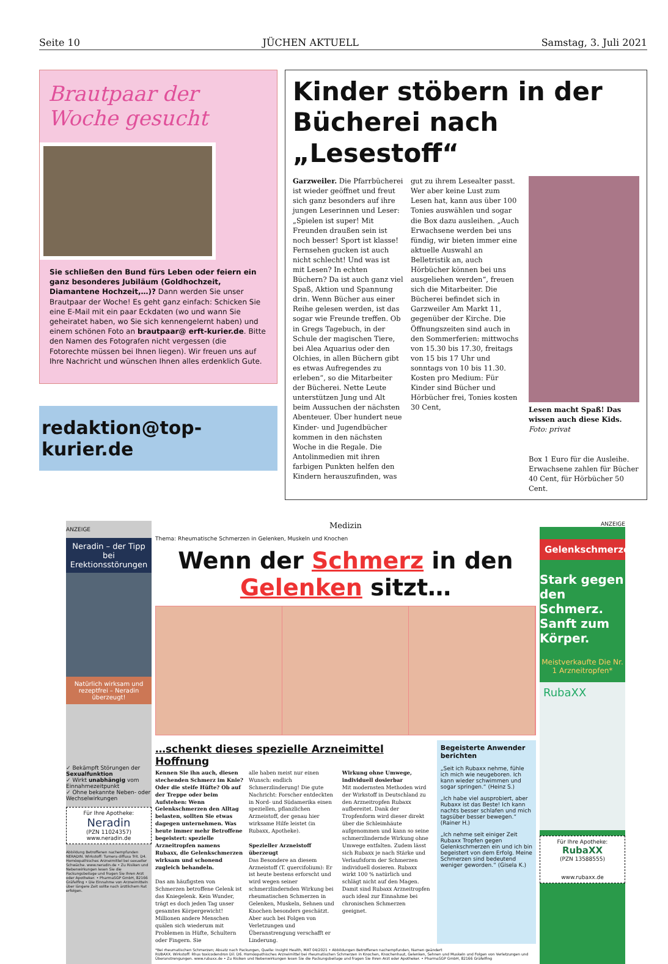Seite 10 JÜCHEN AKTUELL Samstag, 3. Juli 2021
Brautpaar der Woche gesucht
Sie schließen den Bund fürs Leben oder feiern ein ganz besonderes Jubiläum (Goldhochzeit, Diamantene Hochzeit,…)? Dann werden Sie unser Brautpaar der Woche! Es geht ganz einfach: Schicken Sie eine E-Mail mit ein paar Eckdaten (wo und wann Sie geheiratet haben, wo Sie sich kennengelernt haben) und einem schönen Foto an brautpaar@ erft-kurier.de. Bitte den Namen des Fotografen nicht vergessen (die Fotorechte müssen bei Ihnen liegen). Wir freuen uns auf Ihre Nachricht und wünschen Ihnen alles erdenklich Gute.
redaktion@top-kurier.de
Kinder stöbern in der Bücherei nach „Lesestoff“
Garzweiler. Die Pfarrbücherei ist wieder geöffnet und freut sich ganz besonders auf ihre jungen Leserinnen und Leser: „Spielen ist super! Mit Freunden draußen sein ist noch besser! Sport ist klasse! Fernsehen gucken ist auch nicht schlecht! Und was ist mit Lesen? In echten Büchern? Da ist auch ganz viel Spaß, Aktion und Spannung drin. Wenn Bücher aus einer Reihe gelesen werden, ist das sogar wie Freunde treffen. Ob in Gregs Tagebuch, in der Schule der magischen Tiere, bei Alea Aquarius oder den Olchies, in allen Büchern gibt es etwas Aufregendes zu erleben“, so die Mitarbeiter der Bücherei. Nette Leute unterstützen Jung und Alt beim Aussuchen der nächsten Abenteuer. Über hundert neue Kinder- und Jugendbücher kommen in den nächsten Woche in die Regale. Die Antolinmedien mit ihren farbigen Punkten helfen den Kindern herauszufinden, was
gut zu ihrem Lesealter passt. Wer aber keine Lust zum Lesen hat, kann aus über 100 Tonies auswählen und sogar die Box dazu ausleihen. „Auch Erwachsene werden bei uns fündig, wir bieten immer eine aktuelle Auswahl an Belletristik an, auch Hörbücher können bei uns ausgeliehen werden“, freuen sich die Mitarbeiter. Die Bücherei befindet sich in Garzweiler Am Markt 11, gegenüber der Kirche. Die Öffnungszeiten sind auch in den Sommerferien: mittwochs von 15.30 bis 17.30, freitags von 15 bis 17 Uhr und sonntags von 10 bis 11.30. Kosten pro Medium: Für Kinder sind Bücher und Hörbücher frei, Tonies kosten 30 Cent,
Lesen macht Spaß! Das wissen auch diese Kids. Foto: privat
Box 1 Euro für die Ausleihe. Erwachsene zahlen für Bücher 40 Cent, für Hörbücher 50 Cent.
ANZEIGE
Neradin – der Tipp bei Erektionsstörungen
Natürlich wirksam und rezeptfrei – Neradin überzeugt!
✓ Bekämpft Störungen der Sexualfunktion
✓ Wirkt unabhängig vom Einnahmezeitpunkt
✓ Ohne bekannte Neben- oder Wechselwirkungen
Für Ihre Apotheke:
Neradin
(PZN 11024357)
www.neradin.de
Abbildung Betroffenen nachempfunden
NERADIN. Wirkstoff: Turnera diffusa Trit. D4. Homöopathisches Arzneimittel bei sexueller Schwäche. www.neradin.de • Zu Risiken und Nebenwirkungen lesen Sie die Packungsbeilage und fragen Sie Ihren Arzt oder Apotheker. • PharmaSGP GmbH, 82166 Gräfelfing • Die Einnahme von Arzneimitteln über längere Zeit sollte nach ärztlichem Rat erfolgen.
Medizin
Thema: Rheumatische Schmerzen in Gelenken, Muskeln und Knochen
Wenn der Schmerz in den Gelenken sitzt…
…schenkt dieses spezielle Arzneimittel Hoffnung
Kennen Sie ihn auch, diesen stechenden Schmerz im Knie? Oder die steife Hüfte? Ob auf der Treppe oder beim Aufstehen: Wenn Gelenkschmerzen den Alltag belasten, sollten Sie etwas dagegen unternehmen. Was heute immer mehr Betroffene begeistert: spezielle Arzneitropfen namens Rubaxx, die Gelenkschmerzen wirksam und schonend zugleich behandeln.
Das am häufigsten von Schmerzen betroffene Gelenk ist das Kniegelenk. Kein Wunder, trägt es doch jeden Tag unser gesamtes Körpergewicht! Millionen andere Menschen quälen sich wiederum mit Problemen in Hüfte, Schultern oder Fingern. Sie
alle haben meist nur einen Wunsch: endlich Schmerzlinderung! Die gute Nachricht: Forscher entdeckten in Nord- und Südamerika einen speziellen, pflanzlichen Arzneistoff, der genau hier wirksame Hilfe leistet (in Rubaxx, Apotheke).
Spezieller Arzneistoff überzeugt
Das Besondere an diesem Arzneistoff (T. quercifolium): Er ist heute bestens erforscht und wird wegen seiner schmerzlindernden Wirkung bei rheumatischen Schmerzen in Gelenken, Muskeln, Sehnen und Knochen besonders geschätzt. Aber auch bei Folgen von Verletzungen und Überanstrengung verschafft er Linderung.
Wirkung ohne Umwege, individuell dosierbar
Mit modernsten Methoden wird der Wirkstoff in Deutschland zu den Arzneitropfen Rubaxx aufbereitet. Dank der Tropfenform wird dieser direkt über die Schleimhäute aufgenommen und kann so seine schmerzlindernde Wirkung ohne Umwege entfalten. Zudem lässt sich Rubaxx je nach Stärke und Verlaufsform der Schmerzen individuell dosieren. Rubaxx wirkt 100 % natürlich und schlägt nicht auf den Magen. Damit sind Rubaxx Arzneitropfen auch ideal zur Einnahme bei chronischen Schmerzen geeignet.
Begeisterte Anwender berichten
„Seit ich Rubaxx nehme, fühle ich mich wie neugeboren. Ich kann wieder schwimmen und sogar springen.“ (Heinz S.)
„Ich habe viel ausprobiert, aber Rubaxx ist das Beste! Ich kann nachts besser schlafen und mich tagsüber besser bewegen.“ (Rainer H.)
„Ich nehme seit einiger Zeit Rubaxx Tropfen gegen Gelenkschmerzen ein und ich bin begeistert von dem Erfolg. Meine Schmerzen sind bedeutend weniger geworden.“ (Gisela K.)
*Bei rheumatischen Schmerzen; Absatz nach Packungen, Quelle: Insight Health, MAT 04/2021 • Abbildungen Betroffenen nachempfunden, Namen geändert
RUBAXX. Wirkstoff: Rhus toxicodendron Dil. D6. Homöopathisches Arzneimittel bei rheumatischen Schmerzen in Knochen, Knochenhaut, Gelenken, Sehnen und Muskeln und Folgen von Verletzungen und Überanstrengungen. www.rubaxx.de • Zu Risiken und Nebenwirkungen lesen Sie die Packungsbeilage und fragen Sie Ihren Arzt oder Apotheker. • PharmaSGP GmbH, 82166 Gräfelfing
ANZEIGE
Gelenkschmerzen?
Stark gegen den Schmerz. Sanft zum Körper.
Meistverkaufte Die Nr. 1 Arzneitropfen*
RubaXX
Für Ihre Apotheke:
RubaXX
(PZN 13588555)
www.rubaxx.de